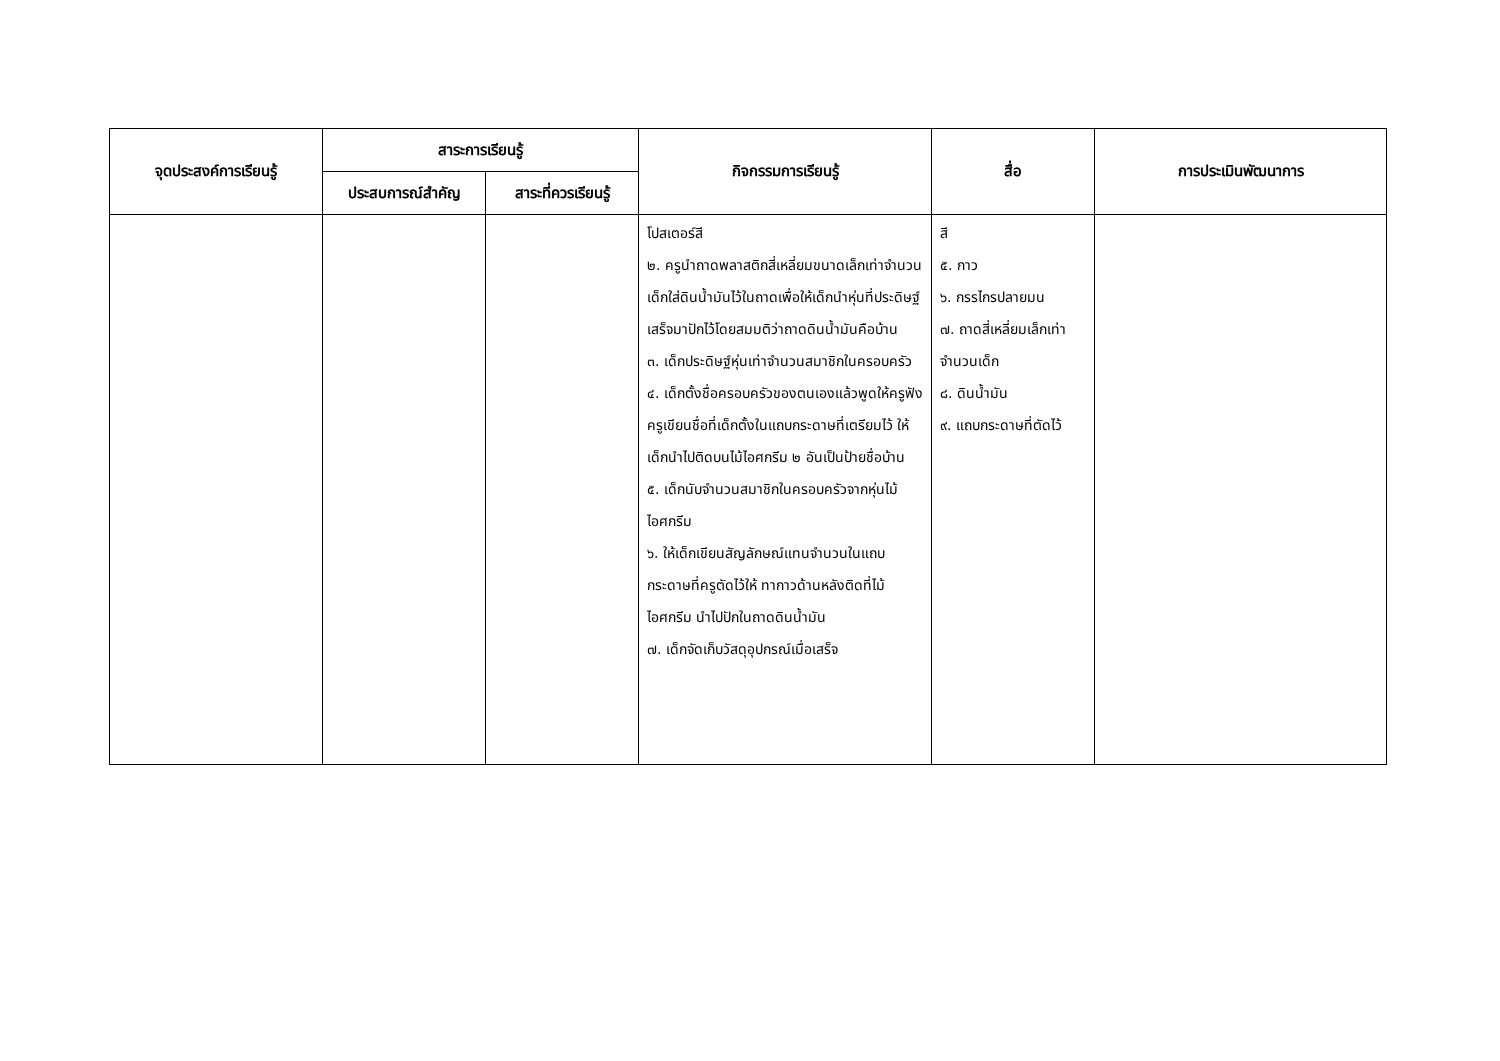| จุดประสงค์การเรียนรู้ | สาระการเรียนรู้ | | กิจกรรมการเรียนรู้ | สื่อ | การประเมินพัฒนาการ |
| --- | --- | --- | --- | --- | --- |
| | ประสบการณ์สำคัญ | สาระที่ควรเรียนรู้ | | | |
| | | | โปสเตอร์สี ๒. ครูนำถาดพลาสติกสี่เหลี่ยมขนาดเล็กเท่าจำนวนเด็กใส่ดินน้ำมันไว้ในถาดเพื่อให้เด็กนำหุ่นที่ประดิษฐ์เสร็จมาปักไว้โดยสมมติว่าถาดดินน้ำมันคือบ้าน ๓. เด็กประดิษฐ์หุ่นเท่าจำนวนสมาชิกในครอบครัว ๔. เด็กตั้งชื่อครอบครัวของตนเองแล้วพูดให้ครูฟัง ครูเขียนชื่อที่เด็กตั้งในแถบกระดาษที่เตรียมไว้ ให้เด็กนำไปติดบนไม้ไอศกรีม ๒ อันเป็นป้ายชื่อบ้าน ๕. เด็กนับจำนวนสมาชิกในครอบครัวจากหุ่นไม้ไอศกรีม ๖. ให้เด็กเขียนสัญลักษณ์แทนจำนวนในแถบกระดาษที่ครูตัดไว้ให้ ทากาวด้านหลังติดที่ไม้ไอศกรีม นำไปปักในถาดดินน้ำมัน ๗. เด็กจัดเก็บวัสดุอุปกรณ์เมื่อเสร็จ | สี ๕. กาว ๖. กรรไกรปลายมน ๗. ถาดสี่เหลี่ยมเล็กเท่าจำนวนเด็ก ๘. ดินน้ำมัน ๙. แถบกระดาษที่ตัดไว้ | |